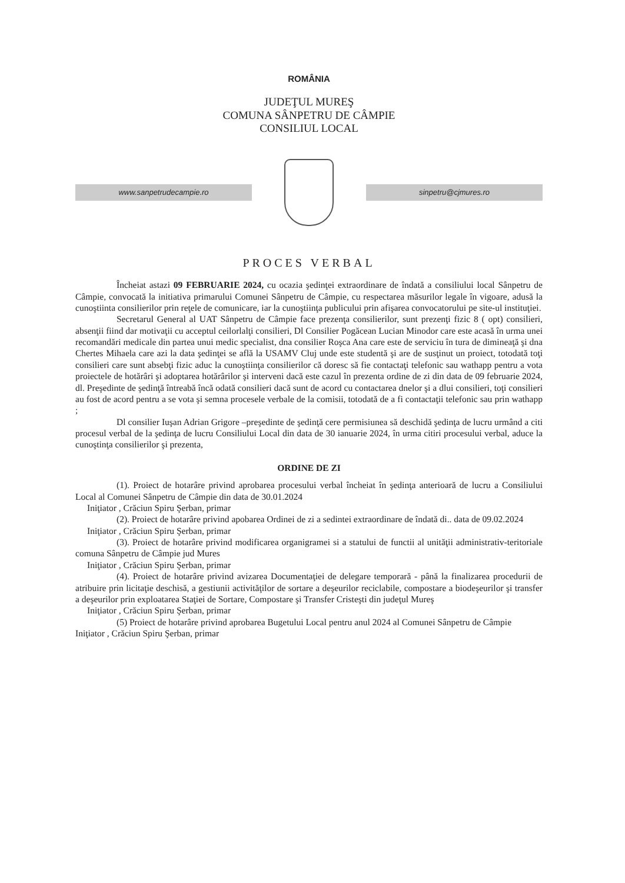ROMÂNIA
JUDEŢUL MUREŞ
COMUNA SÂNPETRU DE CÂMPIE
CONSILIUL LOCAL
www.sanpetrudecampie.ro sinpetru@cjmures.ro
PROCES VERBAL
Încheiat astazi 09 FEBRUARIE 2024, cu ocazia şedinţei extraordinare de îndată a consiliului local Sânpetru de Câmpie, convocată la initiativa primarului Comunei Sânpetru de Câmpie, cu respectarea măsurilor legale în vigoare, adusă la cunoştiinta consilierilor prin reţele de comunicare, iar la cunoştiinţa publicului prin afişarea convocatorului pe site-ul instituţiei.
Secretarul General al UAT Sânpetru de Câmpie face prezenţa consilierilor, sunt prezenţi fizic 8 ( opt) consilieri, absenţii fiind dar motivaţii cu acceptul ceilorlalţi consilieri, Dl Consilier Pogăcean Lucian Minodor care este acasă în urma unei recomandări medicale din partea unui medic specialist, dna consilier Roşca Ana care este de serviciu în tura de dimineaţă şi dna Chertes Mihaela care azi la data şedinţei se află la USAMV Cluj unde este studentă şi are de susţinut un proiect, totodată toţi consilieri care sunt absebţi fizic aduc la cunoştiinţa consilierilor că doresc să fie contactaţi telefonic sau wathapp pentru a vota proiectele de hotărâri şi adoptarea hotărârilor şi interveni dacă este cazul în prezenta ordine de zi din data de 09 februarie 2024, dl. Preşedinte de şedinţă întreabă încă odată consilieri dacă sunt de acord cu contactarea dnelor şi a dlui consilieri, toţi consilieri au fost de acord pentru a se vota şi semna procesele verbale de la comisii, totodată de a fi contactaţii telefonic sau prin wathapp ;
Dl consilier Iuşan Adrian Grigore –preşedinte de şedinţă cere permisiunea să deschidă şedinţa de lucru urmând a citi procesul verbal de la şedinţa de lucru Consiliului Local din data de 30 ianuarie 2024, în urma citiri procesului verbal, aduce la cunoştinţa consilierilor şi prezenta,
ORDINE DE ZI
(1). Proiect de hotarâre privind aprobarea procesului verbal încheiat în şedinţa anterioară de lucru a Consiliului Local al Comunei Sânpetru de Câmpie din data de 30.01.2024
Iniţiator , Crăciun Spiru Şerban, primar
(2). Proiect de hotarâre privind apobarea Ordinei de zi a sedintei extraordinare de îndată di.. data de 09.02.2024
Iniţiator , Crăciun Spiru Şerban, primar
(3). Proiect de hotarâre privind modificarea organigramei si a statului de functii al unităţii administrativ-teritoriale comuna Sânpetru de Câmpie jud Mures
Iniţiator , Crăciun Spiru Şerban, primar
(4). Proiect de hotarâre privind avizarea Documentaţiei de delegare temporară - până la finalizarea procedurii de atribuire prin licitaţie deschisă, a gestiunii activităţilor de sortare a deşeurilor reciclabile, compostare a biodeşeurilor şi transfer a deşeurilor prin exploatarea Staţiei de Sortare, Compostare şi Transfer Cristeşti din judeţul Mureş
Iniţiator , Crăciun Spiru Şerban, primar
(5) Proiect de hotarâre privind aprobarea Bugetului Local pentru anul 2024 al Comunei Sânpetru de Câmpie
Iniţiator , Crăciun Spiru Şerban, primar